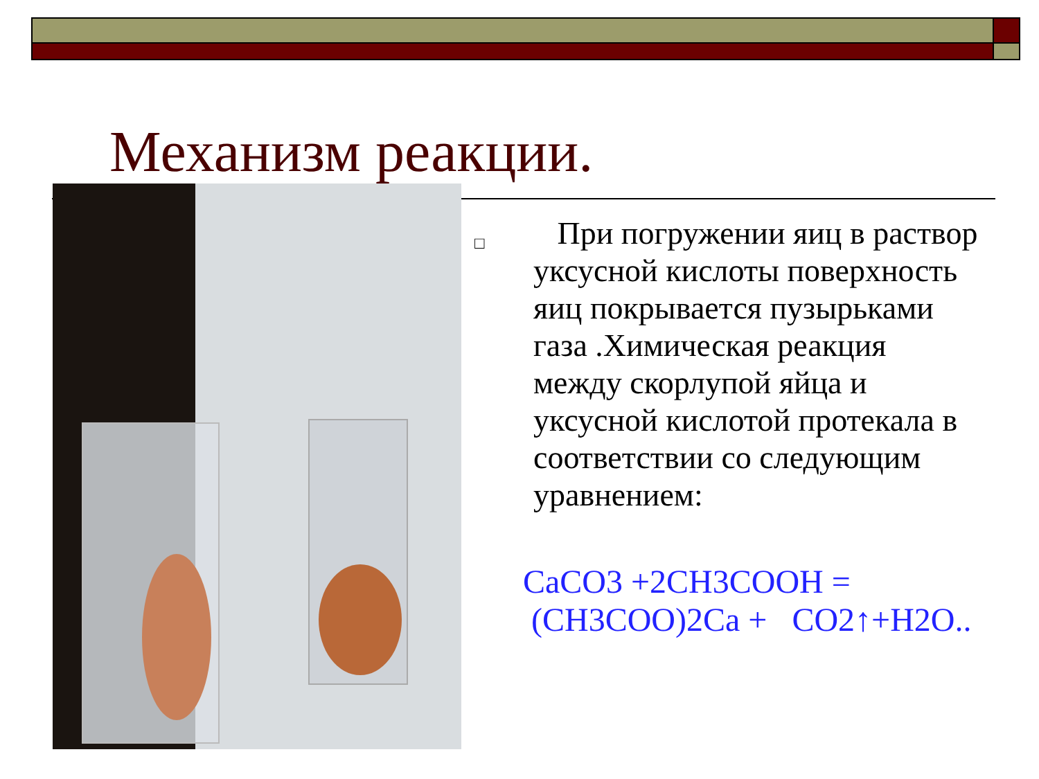Механизм реакции.
□
При погружении яиц в раствор уксусной кислоты поверхность яиц покрывается пузырьками газа .Химическая реакция между скорлупой яйца и уксусной кислотой протекала в соответствии со следующим уравнением:
CaCO3 +2CH3COOH =
(CH3COO)2Ca + CO2↑+H2O..